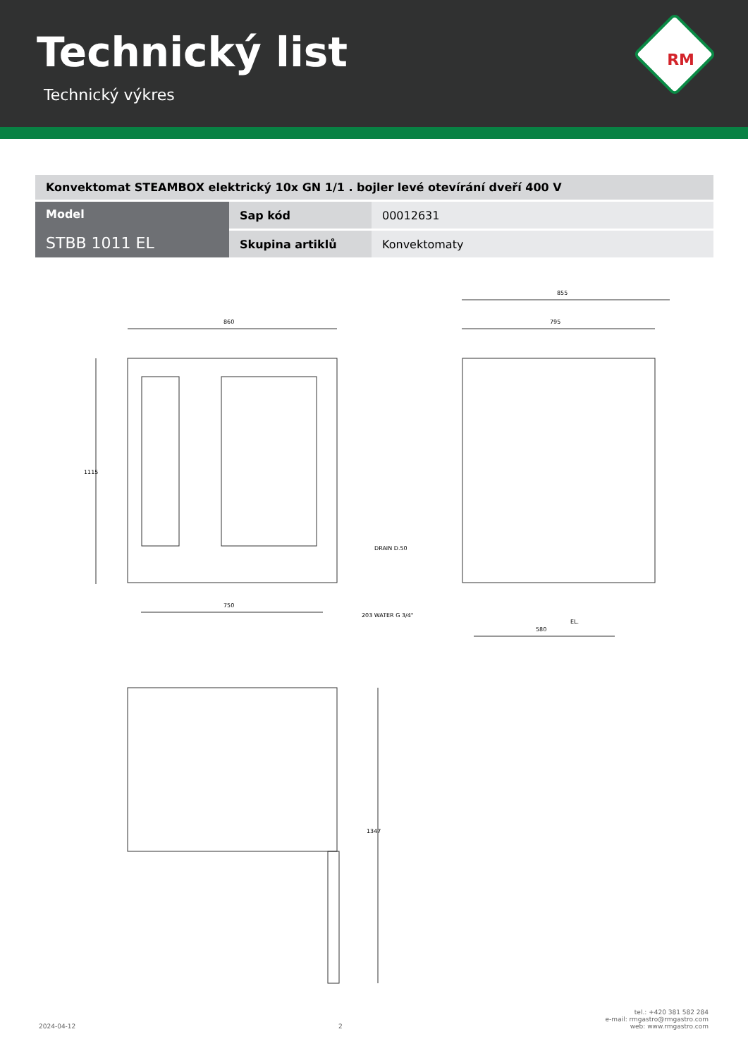Technický list
Technický výkres
RM
| Konvektomat STEAMBOX elektrický 10x GN 1/1 . bojler levé otevírání dveří 400 V | | |
| Model STBB 1011 EL | Sap kód | 00012631 |
| | Skupina artiklů | Konvektomaty |
860
1115
750
855
795
DRAIN D.50
203 WATER G 3/4"
EL.
580
1347
2024-04-12
2
tel.: +420 381 582 284
e-mail: rmgastro@rmgastro.com
web: www.rmgastro.com